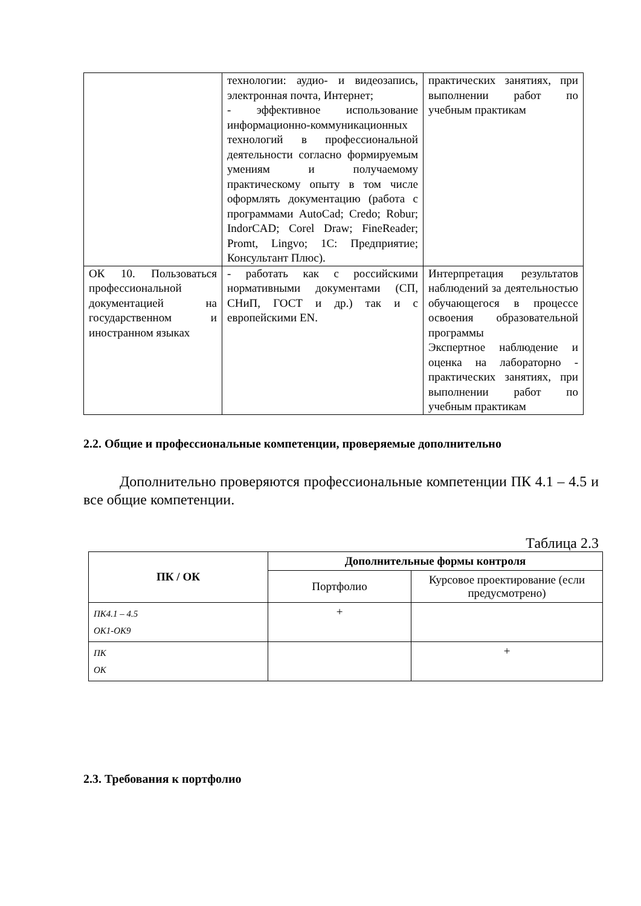| | технологии: аудио- и видеозапись, электронная почта, Интернет; - эффективное использование информационно-коммуникационных технологий в профессиональной деятельности согласно формируемым умениям и получаемому практическому опыту в том числе оформлять документацию (работа с программами AutoCad; Credo; Robur; IndorCAD; Corel Draw; FineReader; Promt, Lingvo; 1С: Предприятие; Консультант Плюс). | практических занятиях, при выполнении работ по учебным практикам |
| ОК 10. Пользоваться профессиональной документацией на государственном и иностранном языках | - работать как с российскими нормативными документами (СП, СНиП, ГОСТ и др.) так и с европейскими EN. | Интерпретация результатов наблюдений за деятельностью обучающегося в процессе освоения образовательной программы Экспертное наблюдение и оценка на лабораторно - практических занятиях, при выполнении работ по учебным практикам |
2.2. Общие и профессиональные компетенции, проверяемые дополнительно
Дополнительно проверяются профессиональные компетенции ПК 4.1 – 4.5 и все общие компетенции.
Таблица 2.3
| ПК / ОК | Дополнительные формы контроля | |
| --- | --- | --- |
| | Портфолио | Курсовое проектирование (если предусмотрено) |
| ПК4.1 – 4.5 ОК1-ОК9 | + | |
| ПК ОК | | + |
2.3. Требования к портфолио